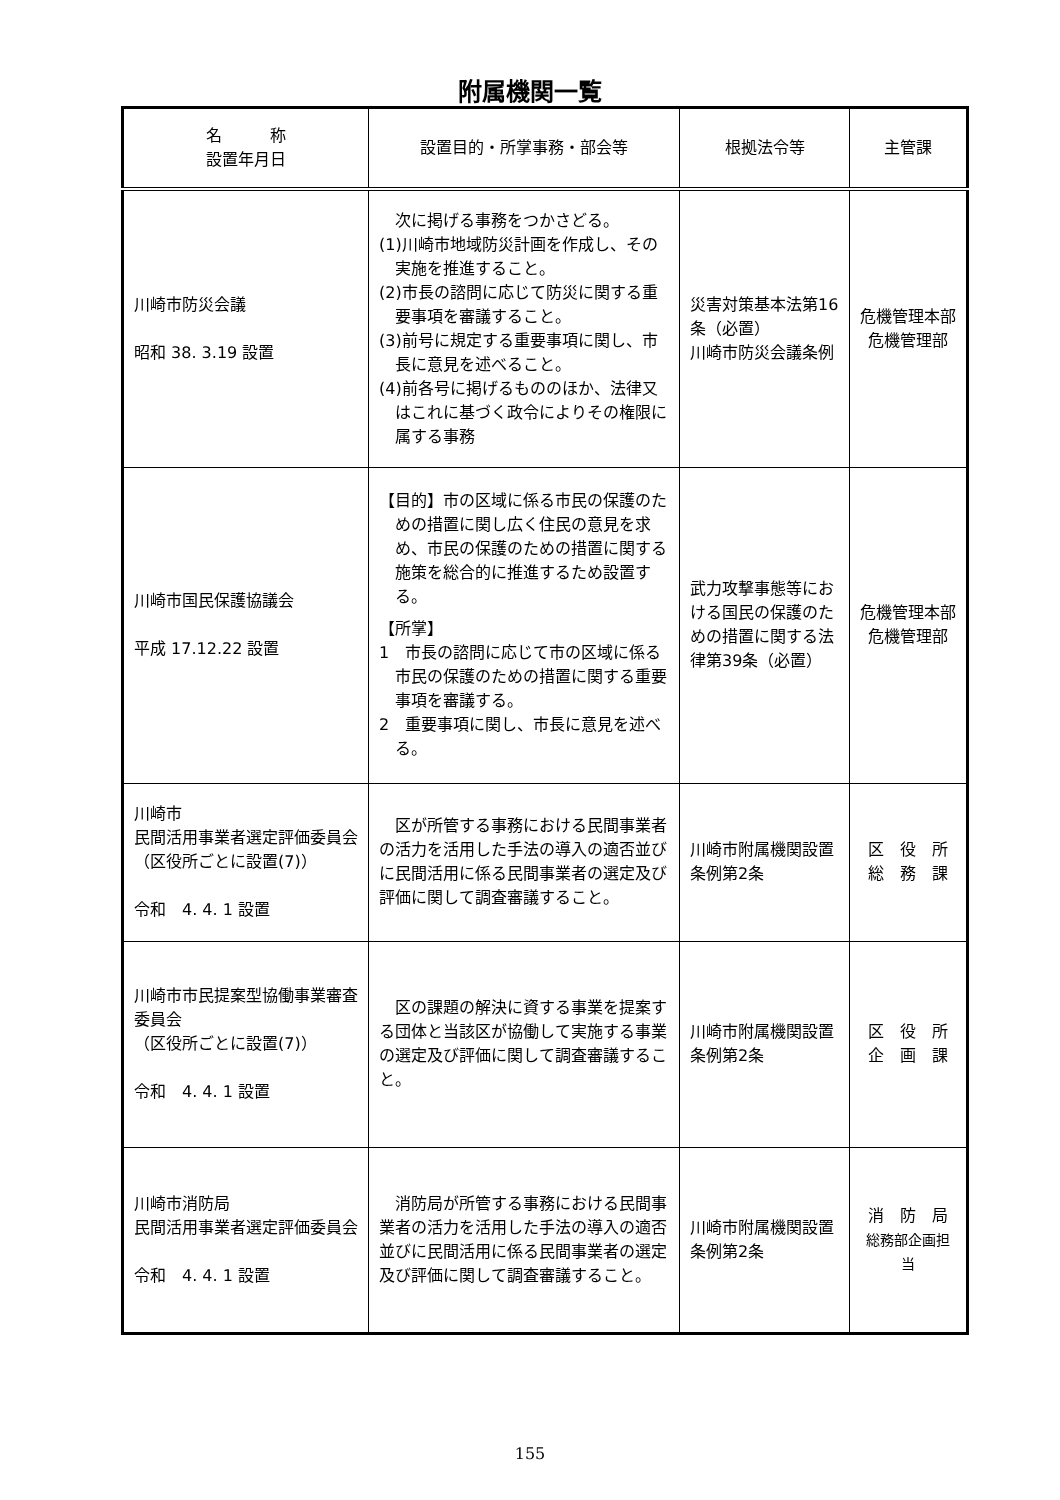附属機関一覧
| 名 称 設置年月日 | 設置目的・所掌事務・部会等 | 根拠法令等 | 主管課 |
| --- | --- | --- | --- |
| 川崎市防災会議 昭和 38. 3.19 設置 | 次に掲げる事務をつかさどる。 (1)川崎市地域防災計画を作成し、その実施を推進すること。 (2)市長の諮問に応じて防災に関する重要事項を審議すること。 (3)前号に規定する重要事項に関し、市長に意見を述べること。 (4)前各号に掲げるもののほか、法律又はこれに基づく政令によりその権限に属する事務 | 災害対策基本法第16条（必置） 川崎市防災会議条例 | 危機管理本部 危機管理部 |
| 川崎市国民保護協議会 平成 17.12.22 設置 | 【目的】市の区域に係る市民の保護のための措置に関し広く住民の意見を求め、市民の保護のための措置に関する施策を総合的に推進するため設置する。 【所掌】 1 市長の諮問に応じて市の区域に係る市民の保護のための措置に関する重要事項を審議する。 2 重要事項に関し、市長に意見を述べる。 | 武力攻撃事態等における国民の保護のための措置に関する法律第39条（必置） | 危機管理本部 危機管理部 |
| 川崎市 民間活用事業者選定評価委員会 （区役所ごとに設置(7)） 令和 4. 4. 1 設置 | 区が所管する事務における民間事業者の活力を活用した手法の導入の適否並びに民間活用に係る民間事業者の選定及び評価に関して調査審議すること。 | 川崎市附属機関設置条例第2条 | 区 役 所 総 務 課 |
| 川崎市市民提案型協働事業審査委員会 （区役所ごとに設置(7)） 令和 4. 4. 1 設置 | 区の課題の解決に資する事業を提案する団体と当該区が協働して実施する事業の選定及び評価に関して調査審議すること。 | 川崎市附属機関設置条例第2条 | 区 役 所 企 画 課 |
| 川崎市消防局 民間活用事業者選定評価委員会 令和 4. 4. 1 設置 | 消防局が所管する事務における民間事業者の活力を活用した手法の導入の適否並びに民間活用に係る民間事業者の選定及び評価に関して調査審議すること。 | 川崎市附属機関設置条例第2条 | 消 防 局 総務部企画担当 |
155